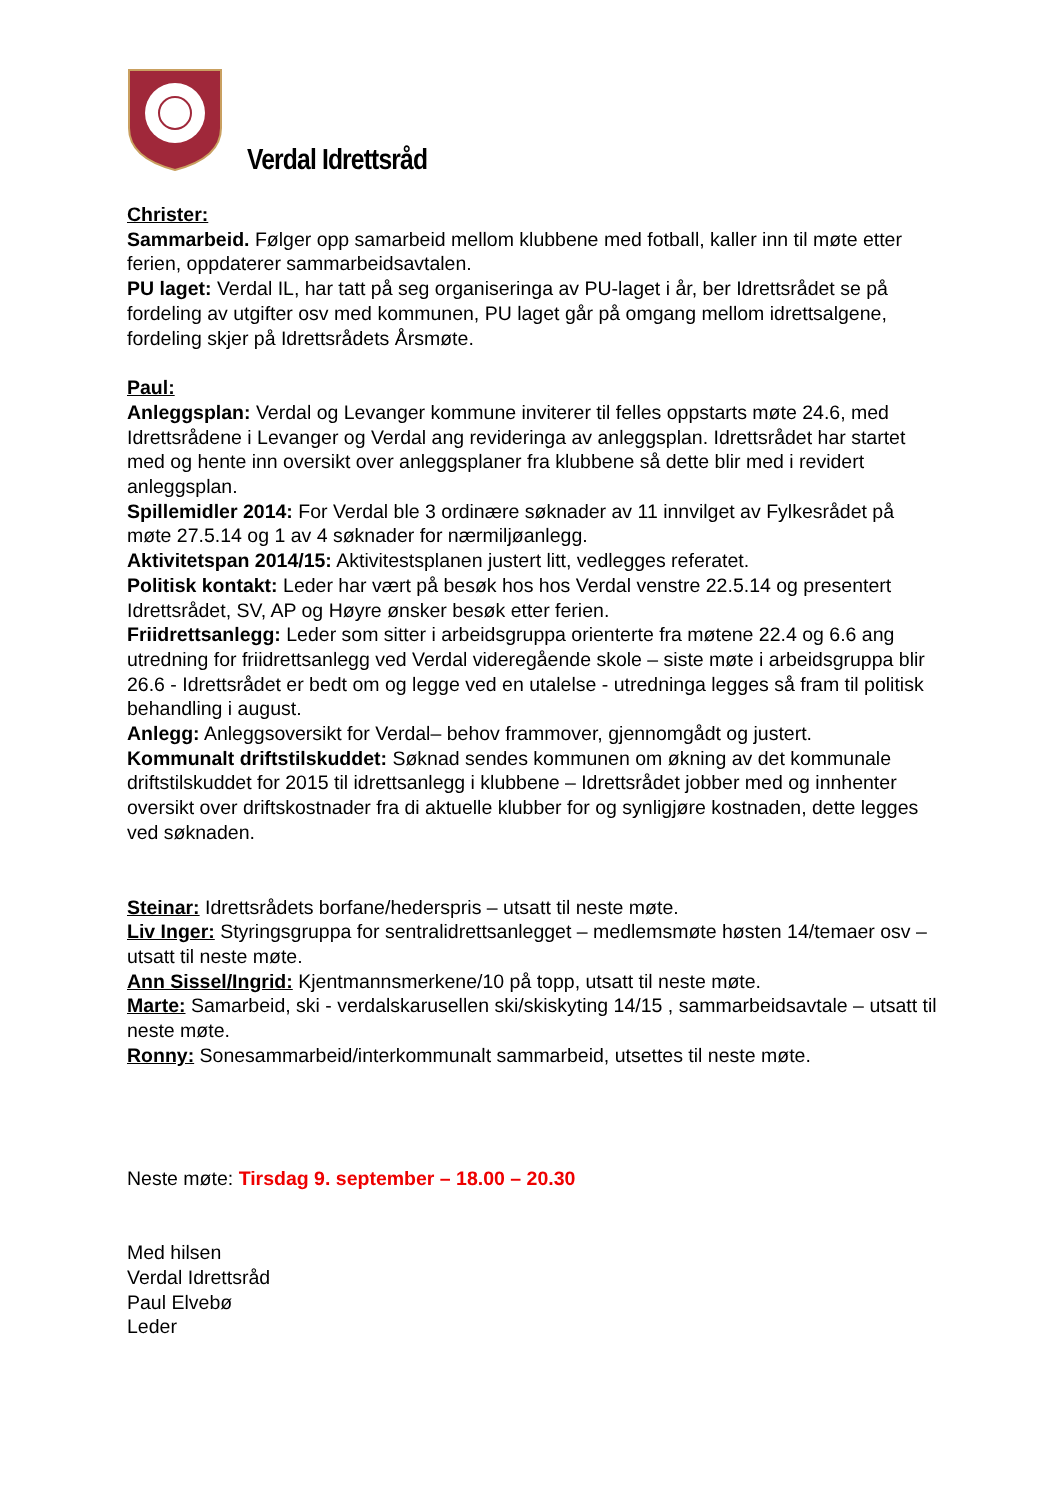Verdal Idrettsråd
Christer:
Sammarbeid. Følger opp samarbeid mellom klubbene med fotball, kaller inn til møte etter ferien, oppdaterer sammarbeidsavtalen.
PU laget: Verdal IL, har tatt på seg organiseringa av PU-laget i år, ber Idrettsrådet se på fordeling av utgifter osv med kommunen, PU laget går på omgang mellom idrettsalgene, fordeling skjer på Idrettsrådets Årsmøte.
Paul:
Anleggsplan: Verdal og Levanger kommune inviterer til felles oppstarts møte 24.6, med Idrettsrådene i Levanger og Verdal ang revideringa av anleggsplan. Idrettsrådet har startet med og hente inn oversikt over anleggsplaner fra klubbene så dette blir med i revidert anleggsplan.
Spillemidler 2014: For Verdal ble 3 ordinære søknader av 11 innvilget av Fylkesrådet på møte 27.5.14 og 1 av 4 søknader for nærmiljøanlegg.
Aktivitetspan 2014/15: Aktivitestsplanen justert litt, vedlegges referatet.
Politisk kontakt: Leder har vært på besøk hos hos Verdal venstre 22.5.14 og presentert Idrettsrådet, SV, AP og Høyre ønsker besøk etter ferien.
Friidrettsanlegg: Leder som sitter i arbeidsgruppa orienterte fra møtene 22.4 og 6.6 ang utredning for friidrettsanlegg ved Verdal videregående skole – siste møte i arbeidsgruppa blir 26.6 - Idrettsrådet er bedt om og legge ved en utalelse - utredninga legges så fram til politisk behandling i august.
Anlegg: Anleggsoversikt for Verdal– behov frammover, gjennomgådt og justert.
Kommunalt driftstilskuddet: Søknad sendes kommunen om økning av det kommunale driftstilskuddet for 2015 til idrettsanlegg i klubbene – Idrettsrådet jobber med og innhenter oversikt over driftskostnader fra di aktuelle klubber for og synligjøre kostnaden, dette legges ved søknaden.
Steinar: Idrettsrådets borfane/hederspris – utsatt til neste møte.
Liv Inger: Styringsgruppa for sentralidrettsanlegget – medlemsmøte høsten 14/temaer osv – utsatt til neste møte.
Ann Sissel/Ingrid: Kjentmannsmerkene/10 på topp, utsatt til neste møte.
Marte: Samarbeid, ski - verdalskarusellen ski/skiskyting 14/15 , sammarbeidsavtale – utsatt til neste møte.
Ronny: Sonesammarbeid/interkommunalt sammarbeid, utsettes til neste møte.
Neste møte: Tirsdag 9. september – 18.00 – 20.30
Med hilsen
Verdal Idrettsråd
Paul Elvebø
Leder